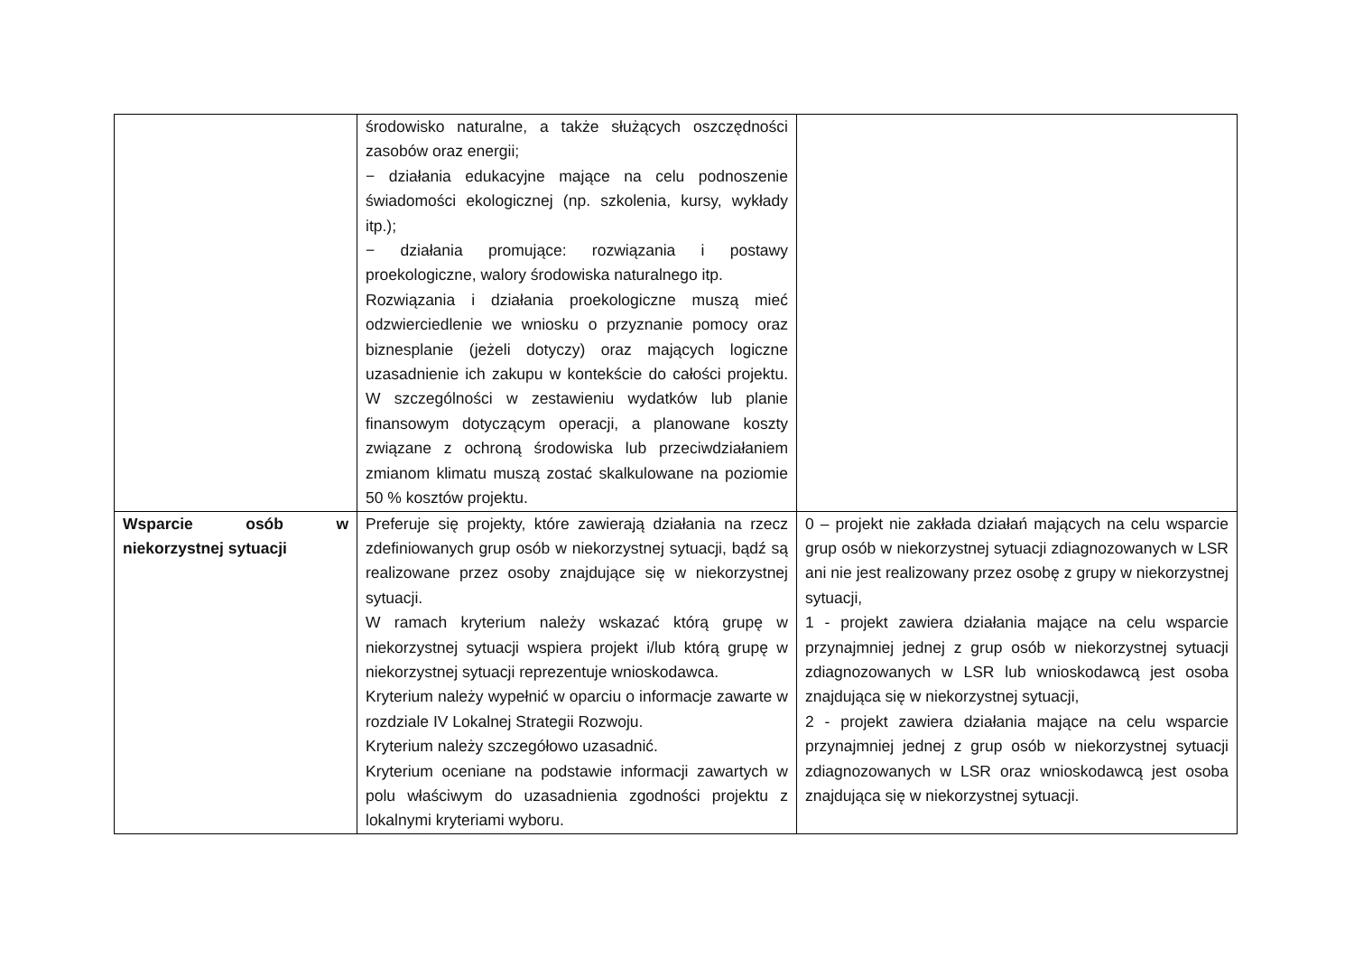| | środowisko naturalne, a także służących oszczędności zasobów oraz energii; − działania edukacyjne mające na celu podnoszenie świadomości ekologicznej (np. szkolenia, kursy, wykłady itp.); − działania promujące: rozwiązania i postawy proekologiczne, walory środowiska naturalnego itp. Rozwiązania i działania proekologiczne muszą mieć odzwierciedlenie we wniosku o przyznanie pomocy oraz biznesplanie (jeżeli dotyczy) oraz mających logiczne uzasadnienie ich zakupu w kontekście do całości projektu. W szczególności w zestawieniu wydatków lub planie finansowym dotyczącym operacji, a planowane koszty związane z ochroną środowiska lub przeciwdziałaniem zmianom klimatu muszą zostać skalkulowane na poziomie 50 % kosztów projektu. | |
| Wsparcie osób w niekorzystnej sytuacji | Preferuje się projekty, które zawierają działania na rzecz zdefiniowanych grup osób w niekorzystnej sytuacji, bądź są realizowane przez osoby znajdujące się w niekorzystnej sytuacji. W ramach kryterium należy wskazać którą grupę w niekorzystnej sytuacji wspiera projekt i/lub którą grupę w niekorzystnej sytuacji reprezentuje wnioskodawca. Kryterium należy wypełnić w oparciu o informacje zawarte w rozdziale IV Lokalnej Strategii Rozwoju. Kryterium należy szczegółowo uzasadnić. Kryterium oceniane na podstawie informacji zawartych w polu właściwym do uzasadnienia zgodności projektu z lokalnymi kryteriami wyboru. | 0 – projekt nie zakłada działań mających na celu wsparcie grup osób w niekorzystnej sytuacji zdiagnozowanych w LSR ani nie jest realizowany przez osobę z grupy w niekorzystnej sytuacji, 1 - projekt zawiera działania mające na celu wsparcie przynajmniej jednej z grup osób w niekorzystnej sytuacji zdiagnozowanych w LSR lub wnioskodawcą jest osoba znajdująca się w niekorzystnej sytuacji, 2 - projekt zawiera działania mające na celu wsparcie przynajmniej jednej z grup osób w niekorzystnej sytuacji zdiagnozowanych w LSR oraz wnioskodawcą jest osoba znajdująca się w niekorzystnej sytuacji. |